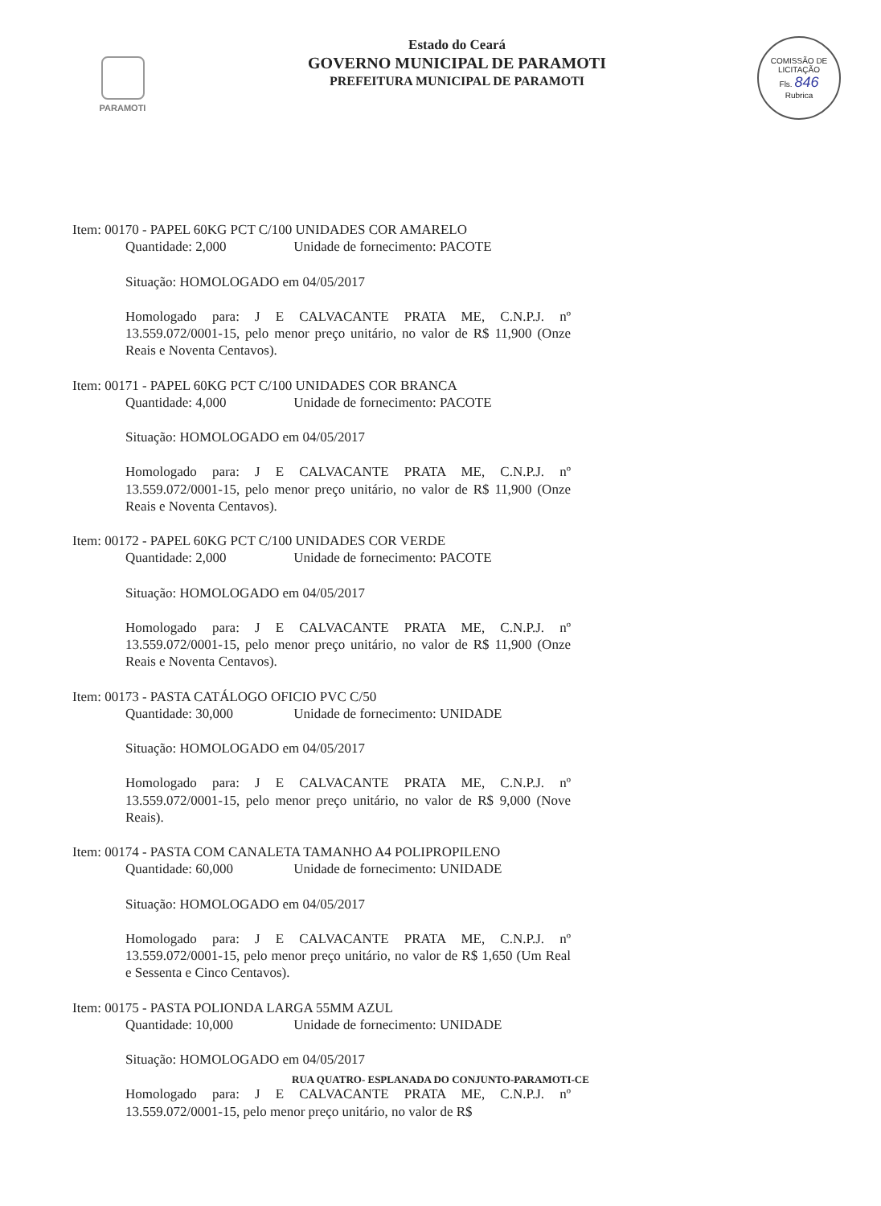PARAMOTI
Estado do Ceará
GOVERNO MUNICIPAL DE PARAMOTI
PREFEITURA MUNICIPAL DE PARAMOTI
COMISSÃO DE LICITAÇÃO
Fls. 846
Rubrica
Item: 00170 - PAPEL 60KG PCT C/100 UNIDADES COR AMARELO
Quantidade: 2,000 Unidade de fornecimento: PACOTE
Situação: HOMOLOGADO em 04/05/2017
Homologado para: J E CALVACANTE PRATA ME, C.N.P.J. nº 13.559.072/0001-15, pelo menor preço unitário, no valor de R$ 11,900 (Onze Reais e Noventa Centavos).
Item: 00171 - PAPEL 60KG PCT C/100 UNIDADES COR BRANCA
Quantidade: 4,000 Unidade de fornecimento: PACOTE
Situação: HOMOLOGADO em 04/05/2017
Homologado para: J E CALVACANTE PRATA ME, C.N.P.J. nº 13.559.072/0001-15, pelo menor preço unitário, no valor de R$ 11,900 (Onze Reais e Noventa Centavos).
Item: 00172 - PAPEL 60KG PCT C/100 UNIDADES COR VERDE
Quantidade: 2,000 Unidade de fornecimento: PACOTE
Situação: HOMOLOGADO em 04/05/2017
Homologado para: J E CALVACANTE PRATA ME, C.N.P.J. nº 13.559.072/0001-15, pelo menor preço unitário, no valor de R$ 11,900 (Onze Reais e Noventa Centavos).
Item: 00173 - PASTA CATÁLOGO OFICIO PVC C/50
Quantidade: 30,000 Unidade de fornecimento: UNIDADE
Situação: HOMOLOGADO em 04/05/2017
Homologado para: J E CALVACANTE PRATA ME, C.N.P.J. nº 13.559.072/0001-15, pelo menor preço unitário, no valor de R$ 9,000 (Nove Reais).
Item: 00174 - PASTA COM CANALETA TAMANHO A4 POLIPROPILENO
Quantidade: 60,000 Unidade de fornecimento: UNIDADE
Situação: HOMOLOGADO em 04/05/2017
Homologado para: J E CALVACANTE PRATA ME, C.N.P.J. nº 13.559.072/0001-15, pelo menor preço unitário, no valor de R$ 1,650 (Um Real e Sessenta e Cinco Centavos).
Item: 00175 - PASTA POLIONDA LARGA 55MM AZUL
Quantidade: 10,000 Unidade de fornecimento: UNIDADE
Situação: HOMOLOGADO em 04/05/2017
Homologado para: J E CALVACANTE PRATA ME, C.N.P.J. nº 13.559.072/0001-15, pelo menor preço unitário, no valor de R$
RUA QUATRO- ESPLANADA DO CONJUNTO-PARAMOTI-CE